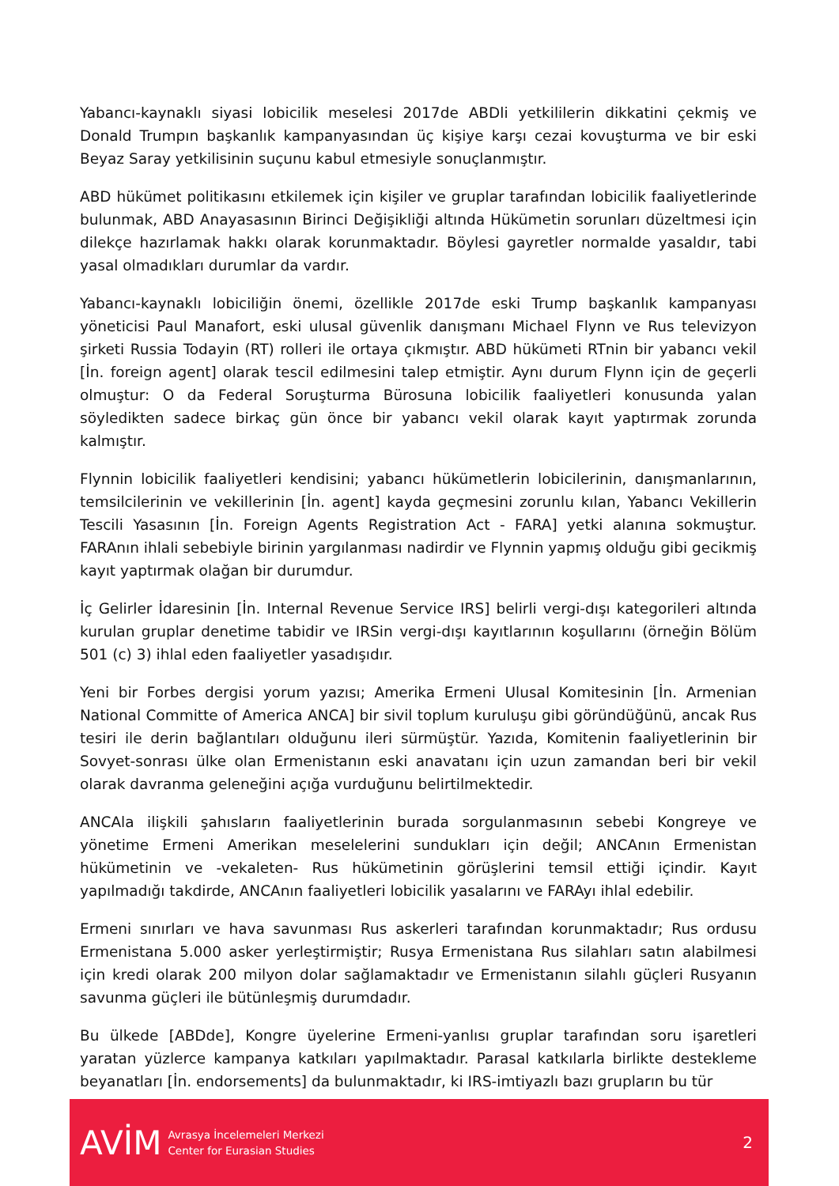Yabancı-kaynaklı siyasi lobicilik meselesi 2017de ABDli yetkililerin dikkatini çekmiş ve Donald Trumpın başkanlık kampanyasından üç kişiye karşı cezai kovuşturma ve bir eski Beyaz Saray yetkilisinin suçunu kabul etmesiyle sonuçlanmıştır.
ABD hükümet politikasını etkilemek için kişiler ve gruplar tarafından lobicilik faaliyetlerinde bulunmak, ABD Anayasasının Birinci Değişikliği altında Hükümetin sorunları düzeltmesi için dilekçe hazırlamak hakkı olarak korunmaktadır. Böylesi gayretler normalde yasaldır, tabi yasal olmadıkları durumlar da vardır.
Yabancı-kaynaklı lobiciliğin önemi, özellikle 2017de eski Trump başkanlık kampanyası yöneticisi Paul Manafort, eski ulusal güvenlik danışmanı Michael Flynn ve Rus televizyon şirketi Russia Todayin (RT) rolleri ile ortaya çıkmıştır. ABD hükümeti RTnin bir yabancı vekil [İn. foreign agent] olarak tescil edilmesini talep etmiştir. Aynı durum Flynn için de geçerli olmuştur: O da Federal Soruşturma Bürosuna lobicilik faaliyetleri konusunda yalan söyledikten sadece birkaç gün önce bir yabancı vekil olarak kayıt yaptırmak zorunda kalmıştır.
Flynnin lobicilik faaliyetleri kendisini; yabancı hükümetlerin lobicilerinin, danışmanlarının, temsilcilerinin ve vekillerinin [İn. agent] kayda geçmesini zorunlu kılan, Yabancı Vekillerin Tescili Yasasının [İn. Foreign Agents Registration Act - FARA] yetki alanına sokmuştur. FARAnın ihlali sebebiyle birinin yargılanması nadirdir ve Flynnin yapmış olduğu gibi gecikmiş kayıt yaptırmak olağan bir durumdur.
İç Gelirler İdaresinin [İn. Internal Revenue Service IRS] belirli vergi-dışı kategorileri altında kurulan gruplar denetime tabidir ve IRSin vergi-dışı kayıtlarının koşullarını (örneğin Bölüm 501 (c) 3) ihlal eden faaliyetler yasadışıdır.
Yeni bir Forbes dergisi yorum yazısı; Amerika Ermeni Ulusal Komitesinin [İn. Armenian National Committe of America ANCA] bir sivil toplum kuruluşu gibi göründüğünü, ancak Rus tesiri ile derin bağlantıları olduğunu ileri sürmüştür. Yazıda, Komitenin faaliyetlerinin bir Sovyet-sonrası ülke olan Ermenistanın eski anavatanı için uzun zamandan beri bir vekil olarak davranma geleneğini açığa vurduğunu belirtilmektedir.
ANCAla ilişkili şahısların faaliyetlerinin burada sorgulanmasının sebebi Kongreye ve yönetime Ermeni Amerikan meselelerini sundukları için değil; ANCAnın Ermenistan hükümetinin ve -vekaleten- Rus hükümetinin görüşlerini temsil ettiği içindir. Kayıt yapılmadığı takdirde, ANCAnın faaliyetleri lobicilik yasalarını ve FARAyı ihlal edebilir.
Ermeni sınırları ve hava savunması Rus askerleri tarafından korunmaktadır; Rus ordusu Ermenistana 5.000 asker yerleştirmiştir; Rusya Ermenistana Rus silahları satın alabilmesi için kredi olarak 200 milyon dolar sağlamaktadır ve Ermenistanın silahlı güçleri Rusyanın savunma güçleri ile bütünleşmiş durumdadır.
Bu ülkede [ABDde], Kongre üyelerine Ermeni-yanlısı gruplar tarafından soru işaretleri yaratan yüzlerce kampanya katkıları yapılmaktadır. Parasal katkılarla birlikte destekleme beyanatları [İn. endorsements] da bulunmaktadır, ki IRS-imtiyazlı bazı grupların bu tür
AVİM
Avrasya İncelemeleri Merkezi
Center for Eurasian Studies
2